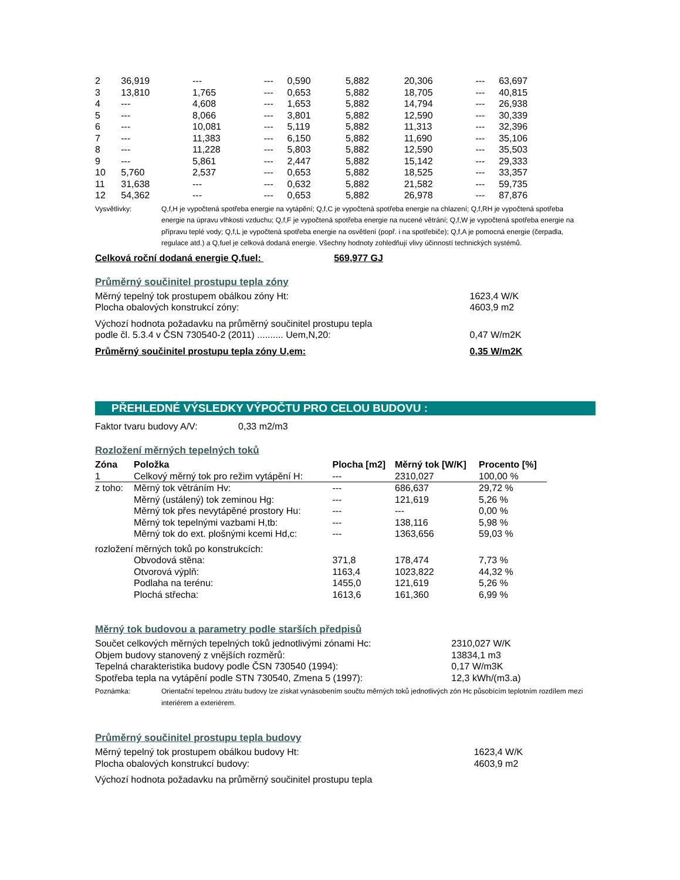| 2 | 36,919 | --- | --- | 0,590 | 5,882 | 20,306 | --- | 63,697 |
| 3 | 13,810 | 1,765 | --- | 0,653 | 5,882 | 18,705 | --- | 40,815 |
| 4 | --- | 4,608 | --- | 1,653 | 5,882 | 14,794 | --- | 26,938 |
| 5 | --- | 8,066 | --- | 3,801 | 5,882 | 12,590 | --- | 30,339 |
| 6 | --- | 10,081 | --- | 5,119 | 5,882 | 11,313 | --- | 32,396 |
| 7 | --- | 11,383 | --- | 6,150 | 5,882 | 11,690 | --- | 35,106 |
| 8 | --- | 11,228 | --- | 5,803 | 5,882 | 12,590 | --- | 35,503 |
| 9 | --- | 5,861 | --- | 2,447 | 5,882 | 15,142 | --- | 29,333 |
| 10 | 5,760 | 2,537 | --- | 0,653 | 5,882 | 18,525 | --- | 33,357 |
| 11 | 31,638 | --- | --- | 0,632 | 5,882 | 21,582 | --- | 59,735 |
| 12 | 54,362 | --- | --- | 0,653 | 5,882 | 26,978 | --- | 87,876 |
| Vysvětlivky: | Q,f,H je vypočtená spotřeba energie na vytápění; Q,f,C je vypočtená spotřeba energie na chlazení; Q,f,RH je vypočtená spotřeba energie na úpravu vlhkosti vzduchu; Q,f,F je vypočtená spotřeba energie na nucené větrání; Q,f,W je vypočtená spotřeba energie na přípravu teplé vody; Q,f,L je vypočtená spotřeba energie na osvětlení (popř. i na spotřebiče); Q,f,A je pomocná energie (čerpadla, regulace atd.) a Q,fuel je celková dodaná energie. Všechny hodnoty zohledňují vlivy účinností technických systémů. |
Celková roční dodaná energie Q,fuel: 569,977 GJ
Průměrný součinitel prostupu tepla zóny
| Měrný tepelný tok prostupem obálkou zóny Ht: | 1623,4 W/K |
| Plocha obalových konstrukcí zóny: | 4603,9 m2 |
| Výchozí hodnota požadavku na průměrný součinitel prostupu tepla podle čl. 5.3.4 v ČSN 730540-2 (2011) .......... Uem,N,20: | 0,47 W/m2K |
| Průměrný součinitel prostupu tepla zóny U,em: | 0,35 W/m2K |
PŘEHLEDNÉ VÝSLEDKY VÝPOČTU PRO CELOU BUDOVU :
Faktor tvaru budovy A/V: 0,33 m2/m3
Rozložení měrných tepelných toků
| Zóna | Položka | Plocha [m2] | Měrný tok [W/K] | Procento [%] |
| --- | --- | --- | --- | --- |
| 1 | Celkový měrný tok pro režim vytápění H: | --- | 2310,027 | 100,00 % |
| z toho: | Měrný tok větráním Hv: | --- | 686,637 | 29,72 % |
| | Měrný (ustálený) tok zeminou Hg: | --- | 121,619 | 5,26 % |
| | Měrný tok přes nevytápěné prostory Hu: | --- | --- | 0,00 % |
| | Měrný tok tepelnými vazbami H,tb: | --- | 138,116 | 5,98 % |
| | Měrný tok do ext. plošnými kcemi Hd,c: | --- | 1363,656 | 59,03 % |
| rozložení měrných toků po konstrukcích: | | | | |
| | Obvodová stěna: | 371,8 | 178,474 | 7,73 % |
| | Otvorová výplň: | 1163,4 | 1023,822 | 44,32 % |
| | Podlaha na terénu: | 1455,0 | 121,619 | 5,26 % |
| | Plochá střecha: | 1613,6 | 161,360 | 6,99 % |
Měrný tok budovou a parametry podle starších předpisů
| Součet celkových měrných tepelných toků jednotlivými zónami Hc: | 2310,027 W/K |
| Objem budovy stanovený z vnějších rozměrů: | 13834,1 m3 |
| Tepelná charakteristika budovy podle ČSN 730540 (1994): | 0,17 W/m3K |
| Spotřeba tepla na vytápění podle STN 730540, Zmena 5 (1997): | 12,3 kWh/(m3.a) |
| Poznámka: | Orientační tepelnou ztrátu budovy lze získat vynásobením součtu měrných toků jednotlivých zón Hc působícím teplotním rozdílem mezi interiérem a exteriérem. |
Průměrný součinitel prostupu tepla budovy
| Měrný tepelný tok prostupem obálkou budovy Ht: | 1623,4 W/K |
| Plocha obalových konstrukcí budovy: | 4603,9 m2 |
| Výchozí hodnota požadavku na průměrný součinitel prostupu tepla | |